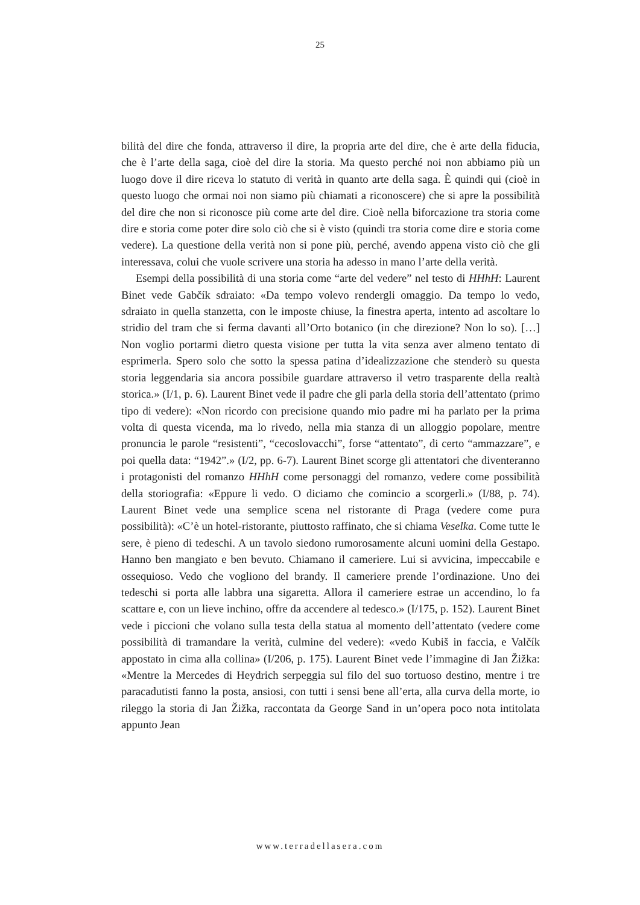25
bilità del dire che fonda, attraverso il dire, la propria arte del dire, che è arte della fiducia, che è l’arte della saga, cioè del dire la storia. Ma questo perché noi non abbiamo più un luogo dove il dire riceva lo statuto di verità in quanto arte della saga. È quindi qui (cioè in questo luogo che ormai noi non siamo più chiamati a riconoscere) che si apre la possibilità del dire che non si riconosce più come arte del dire. Cioè nella biforcazione tra storia come dire e storia come poter dire solo ciò che si è visto (quindi tra storia come dire e storia come vedere). La questione della verità non si pone più, perché, avendo appena visto ciò che gli interessava, colui che vuole scrivere una storia ha adesso in mano l’arte della verità.
Esempi della possibilità di una storia come “arte del vedere” nel testo di HHhH: Laurent Binet vede Gabčík sdraiato: «Da tempo volevo rendergli omaggio. Da tempo lo vedo, sdraiato in quella stanzetta, con le imposte chiuse, la finestra aperta, intento ad ascoltare lo stridio del tram che si ferma davanti all’Orto botanico (in che direzione? Non lo so). […] Non voglio portarmi dietro questa visione per tutta la vita senza aver almeno tentato di esprimerla. Spero solo che sotto la spessa patina d’idealizzazione che stenderò su questa storia leggendaria sia ancora possibile guardare attraverso il vetro trasparente della realtà storica.» (I/1, p. 6). Laurent Binet vede il padre che gli parla della storia dell’attentato (primo tipo di vedere): «Non ricordo con precisione quando mio padre mi ha parlato per la prima volta di questa vicenda, ma lo rivedo, nella mia stanza di un alloggio popolare, mentre pronuncia le parole “resistenti”, “cecoslovacchi”, forse “attentato”, di certo “ammazzare”, e poi quella data: “1942”.» (I/2, pp. 6-7). Laurent Binet scorge gli attentatori che diventeranno i protagonisti del romanzo HHhH come personaggi del romanzo, vedere come possibilità della storiografia: «Eppure li vedo. O diciamo che comincio a scorgerli.» (I/88, p. 74). Laurent Binet vede una semplice scena nel ristorante di Praga (vedere come pura possibilità): «C’è un hotel-ristorante, piuttosto raffinato, che si chiama Veselka. Come tutte le sere, è pieno di tedeschi. A un tavolo siedono rumorosamente alcuni uomini della Gestapo. Hanno ben mangiato e ben bevuto. Chiamano il cameriere. Lui si avvicina, impeccabile e ossequioso. Vedo che vogliono del brandy. Il cameriere prende l’ordinazione. Uno dei tedeschi si porta alle labbra una sigaretta. Allora il cameriere estrae un accendino, lo fa scattare e, con un lieve inchino, offre da accendere al tedesco.» (I/175, p. 152). Laurent Binet vede i piccioni che volano sulla testa della statua al momento dell’attentato (vedere come possibilità di tramandare la verità, culmine del vedere): «vedo Kubiš in faccia, e Valčík appostato in cima alla collina» (I/206, p. 175). Laurent Binet vede l’immagine di Jan Žižka: «Mentre la Mercedes di Heydrich serpeggia sul filo del suo tortuoso destino, mentre i tre paracadutisti fanno la posta, ansiosi, con tutti i sensi bene all’erta, alla curva della morte, io rileggo la storia di Jan Žižka, raccontata da George Sand in un’opera poco nota intitolata appunto Jean
www.terradellasera.com